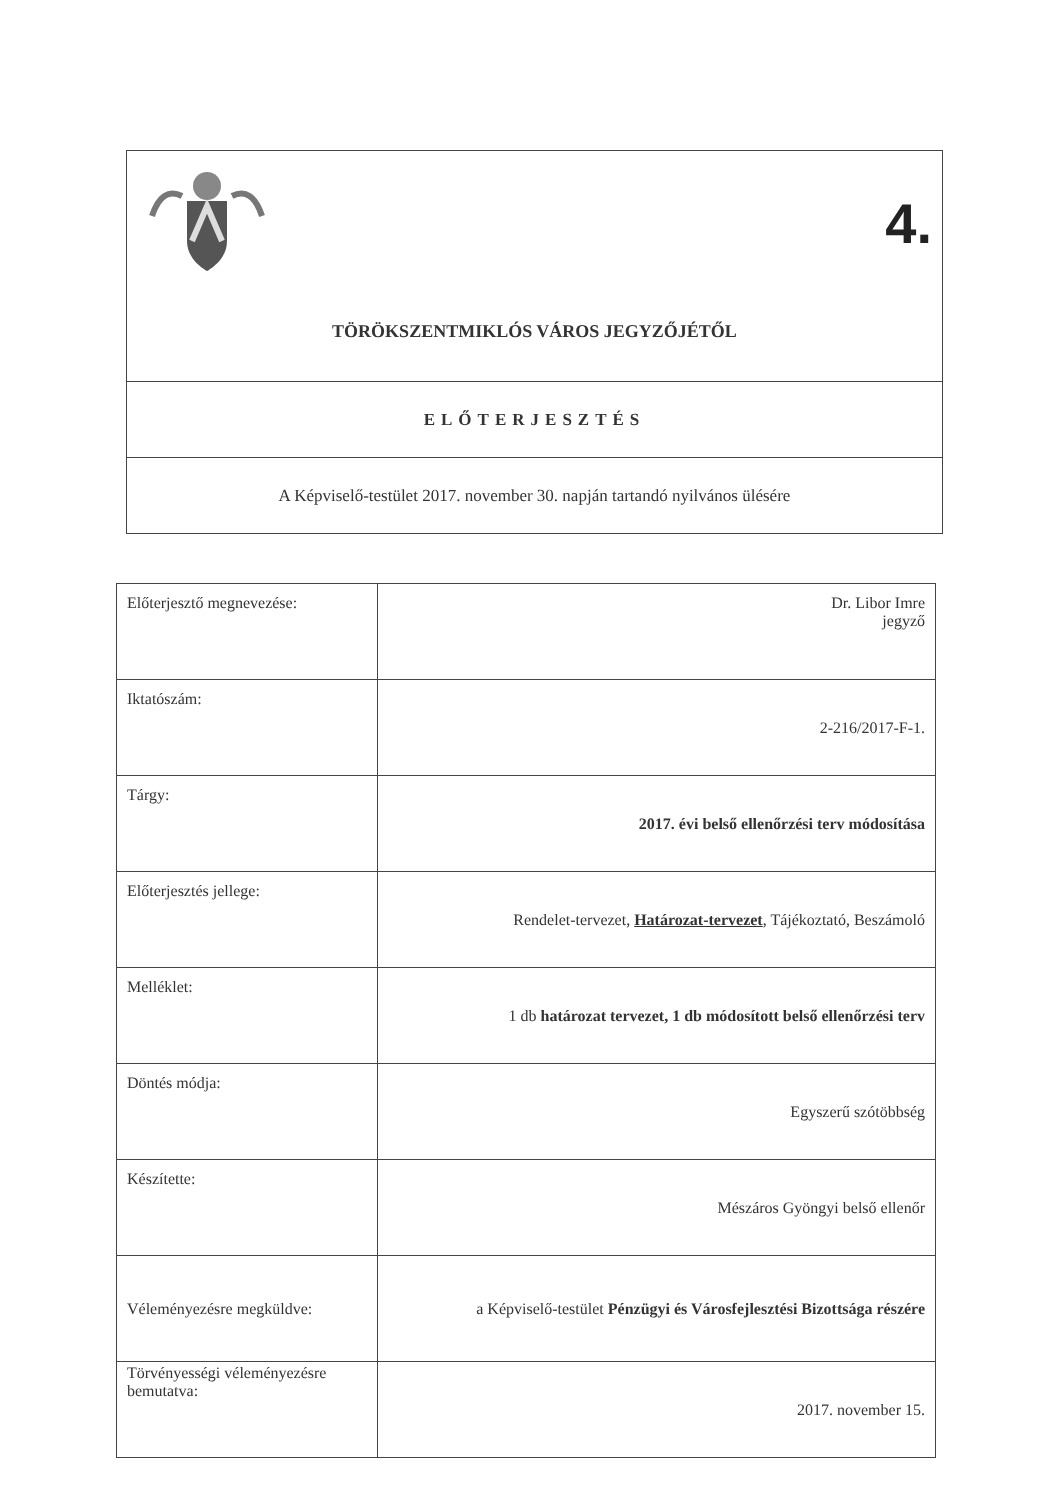4.
TÖRÖKSZENTMIKLÓS VÁROS JEGYZŐJÉTŐL
ELŐTERJESZTÉS
A Képviselő-testület 2017. november 30. napján tartandó nyilvános ülésére
| Előterjesztő megnevezése: | Dr. Libor Imre jegyző |
| Iktatószám: | 2-216/2017-F-1. |
| Tárgy: | 2017. évi belső ellenőrzési terv módosítása |
| Előterjesztés jellege: | Rendelet-tervezet, Határozat-tervezet , Tájékoztató, Beszámoló |
| Melléklet: | 1 db határozat tervezet, 1 db módosított belső ellenőrzési terv |
| Döntés módja: | Egyszerű szótöbbség |
| Készítette: | Mészáros Gyöngyi belső ellenőr |
| Véleményezésre megküldve: | a Képviselő-testület Pénzügyi és Városfejlesztési Bizottsága részére |
| Törvényességi véleményezésre bemutatva: | 2017. november 15. |